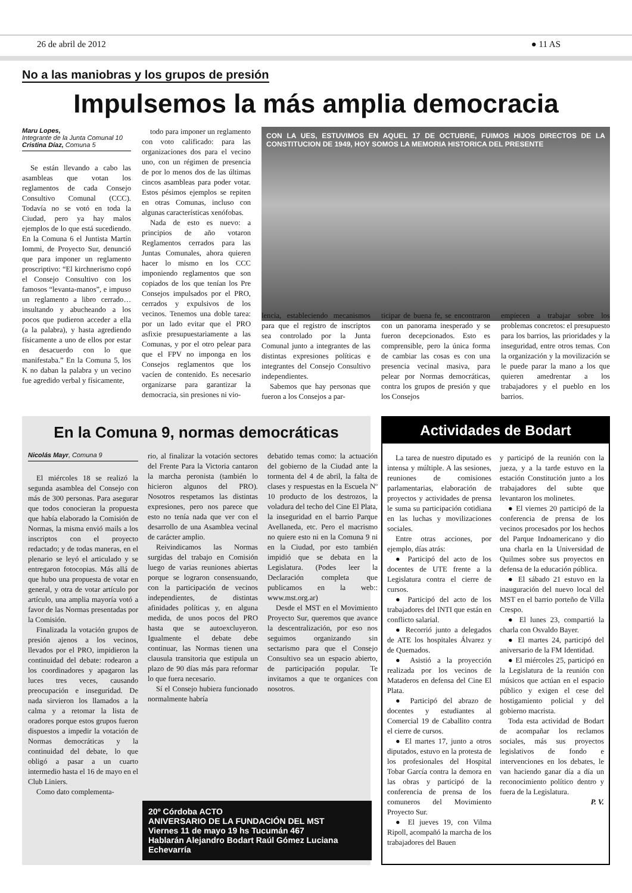26 de abril de 2012 ● 11 AS
No a las maniobras y los grupos de presión
Impulsemos la más amplia democracia
Maru Lopes,
Integrante de la Junta Comunal 10
Cristina Díaz, Comuna 5
Se están llevando a cabo las asambleas que votan los reglamentos de cada Consejo Consultivo Comunal (CCC). Todavía no se votó en toda la Ciudad, pero ya hay malos ejemplos de lo que está sucediendo. En la Comuna 6 el Juntista Martín Iommi, de Proyecto Sur, denunció que para imponer un reglamento proscriptivo: “El kirchnerismo copó el Consejo Consultivo con los famosos “levanta-manos”, e impuso un reglamento a libro cerrado… insultando y abucheando a los pocos que pudieron acceder a ella (a la palabra), y hasta agrediendo físicamente a uno de ellos por estar en desacuerdo con lo que manifestaba.” En la Comuna 5, los K no daban la palabra y un vecino fue agredido verbal y físicamente,
todo para imponer un reglamento con voto calificado: para las organizaciones dos para el vecino uno, con un régimen de presencia de por lo menos dos de las últimas cincos asambleas para poder votar. Estos pésimos ejemplos se repiten en otras Comunas, incluso con algunas características xenófobas.
Nada de esto es nuevo: a principios de año votaron Reglamentos cerrados para las Juntas Comunales, ahora quieren hacer lo mismo en los CCC imponiendo reglamentos que son copiados de los que tenían los Pre Consejos impulsados por el PRO, cerrados y expulsivos de los vecinos. Tenemos una doble tarea: por un lado evitar que el PRO asfixie presupuestariamente a las Comunas, y por el otro pelear para que el FPV no imponga en los Consejos reglamentos que los vacíen de contenido. Es necesario organizarse para garantizar la democracia, sin presiones ni vio-
CON LA UES, ESTUVIMOS EN AQUEL 17 DE OCTUBRE, FUIMOS HIJOS DIRECTOS DE LA CONSTITUCION DE 1949, HOY SOMOS LA MEMORIA HISTORICA DEL PRESENTE
lencia, estableciendo mecanismos para que el registro de inscriptos sea controlado por la Junta Comunal junto a integrantes de las distintas expresiones políticas e integrantes del Consejo Consultivo independientes.
Sabemos que hay personas que fueron a los Consejos a par-
ticipar de buena fe, se encontraron con un panorama inesperado y se fueron decepcionados. Esto es comprensible, pero la única forma de cambiar las cosas es con una presencia vecinal masiva, para pelear por Normas democráticas, contra los grupos de presión y que los Consejos
empiecen a trabajar sobre los problemas concretos: el presupuesto para los barrios, las prioridades y la inseguridad, entre otros temas. Con la organización y la movilización se le puede parar la mano a los que quieren amedrentar a los trabajadores y el pueblo en los barrios.
En la Comuna 9, normas democráticas
Nicolás Mayr, Comuna 9
El miércoles 18 se realizó la segunda asamblea del Consejo con más de 300 personas. Para asegurar que todos conocieran la propuesta que había elaborado la Comisión de Normas, la misma envió mails a los inscriptos con el proyecto redactado; y de todas maneras, en el plenario se leyó el articulado y se entregaron fotocopias. Más allá de que hubo una propuesta de votar en general, y otra de votar artículo por artículo, una amplia mayoría votó a favor de las Normas presentadas por la Comisión.
Finalizada la votación grupos de presión ajenos a los vecinos, llevados por el PRO, impidieron la continuidad del debate: rodearon a los coordinadores y apagaron las luces tres veces, causando preocupación e inseguridad. De nada sirvieron los llamados a la calma y a retomar la lista de oradores porque estos grupos fueron dispuestos a impedir la votación de Normas democráticas y la continuidad del debate, lo que obligó a pasar a un cuarto intermedio hasta el 16 de mayo en el Club Liniers.
Como dato complementa-
rio, al finalizar la votación sectores del Frente Para la Victoria cantaron la marcha peronista (también lo hicieron algunos del PRO). Nosotros respetamos las distintas expresiones, pero nos parece que esto no tenía nada que ver con el desarrollo de una Asamblea vecinal de carácter amplio.
Reivindicamos las Normas surgidas del trabajo en Comisión luego de varias reuniones abiertas porque se lograron consensuando, con la participación de vecinos independientes, de distintas afinidades políticas y, en alguna medida, de unos pocos del PRO hasta que se autoexcluyeron. Igualmente el debate debe continuar, las Normas tienen una clausula transitoria que estipula un plazo de 90 días más para reformar lo que fuera necesario.
Sí el Consejo hubiera funcionado normalmente habría
debatido temas como: la actuación del gobierno de la Ciudad ante la tormenta del 4 de abril, la falta de clases y respuestas en la Escuela Nº 10 producto de los destrozos, la voladura del techo del Cine El Plata, la inseguridad en el barrio Parque Avellaneda, etc. Pero el macrismo no quiere esto ni en la Comuna 9 ni en la Ciudad, por esto también impidió que se debata en la Legislatura. (Podes leer la Declaración completa que publicamos en la web:: www.mst.org.ar)
Desde el MST en el Movimiento Proyecto Sur, queremos que avance la descentralización, por eso nos seguimos organizando sin sectarismo para que el Consejo Consultivo sea un espacio abierto, de participación popular. Te invitamos a que te organices con nosotros.
20º Córdoba ACTO
ANIVERSARIO DE LA FUNDACIÓN DEL MST
Viernes 11 de mayo 19 hs Tucumán 467
Hablarán Alejandro Bodart Raúl Gómez Luciana Echevarría
Actividades de Bodart
La tarea de nuestro diputado es intensa y múltiple. A las sesiones, reuniones de comisiones parlamentarias, elaboración de proyectos y actividades de prensa le suma su participación cotidiana en las luchas y movilizaciones sociales.
Entre otras acciones, por ejemplo, días atrás:
● Participó del acto de los docentes de UTE frente a la Legislatura contra el cierre de cursos.
● Participó del acto de los trabajadores del INTI que están en conflicto salarial.
● Recorrió junto a delegados de ATE los hospitales Álvarez y de Quemados.
● Asistió a la proyección realizada por los vecinos de Mataderos en defensa del Cine El Plata.
● Participó del abrazo de docentes y estudiantes al Comercial 19 de Caballito contra el cierre de cursos.
● El martes 17, junto a otros diputados, estuvo en la protesta de los profesionales del Hospital Tobar García contra la demora en las obras y participó de la conferencia de prensa de los comuneros del Movimiento Proyecto Sur.
● El jueves 19, con Vilma Ripoll, acompañó la marcha de los trabajadores del Bauen
y participó de la reunión con la jueza, y a la tarde estuvo en la estación Constitución junto a los trabajadores del subte que levantaron los molinetes.
● El viernes 20 participó de la conferencia de prensa de los vecinos procesados por los hechos del Parque Indoamericano y dio una charla en la Universidad de Quilmes sobre sus proyectos en defensa de la educación pública.
● El sábado 21 estuvo en la inauguración del nuevo local del MST en el barrio porteño de Villa Crespo.
● El lunes 23, compartió la charla con Osvaldo Bayer.
● El martes 24, participó del aniversario de la FM Identidad.
● El miércoles 25, participó en la Legislatura de la reunión con músicos que actúan en el espacio público y exigen el cese del hostigamiento policial y del gobierno macrista.
Toda esta actividad de Bodart de acompañar los reclamos sociales, más sus proyectos legislativos de fondo e intervenciones en los debates, le van haciendo ganar día a día un reconocimiento político dentro y fuera de la Legislatura.
P. V.